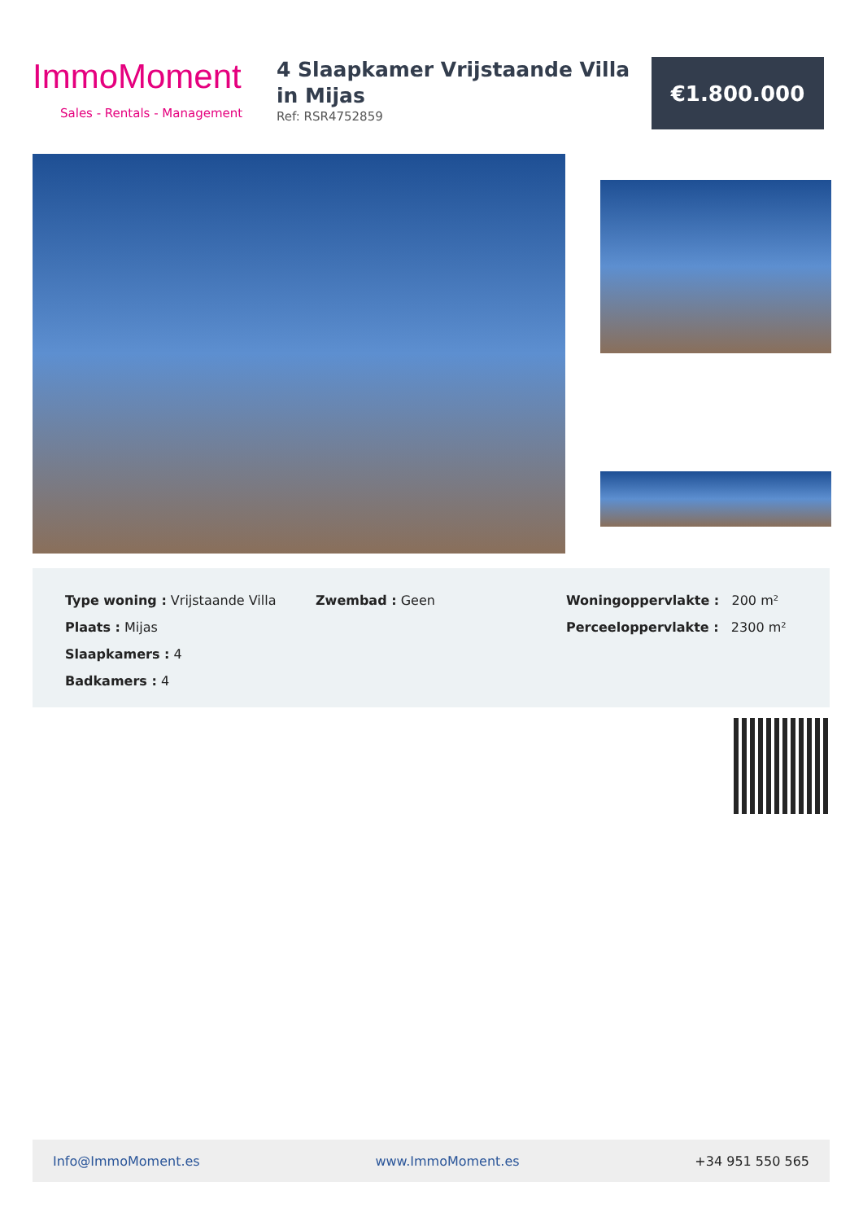ImmoMoment
Sales - Rentals - Management
4 Slaapkamer Vrijstaande Villa in Mijas
Ref: RSR4752859
€1.800.000
Type woning : Vrijstaande Villa
Plaats : Mijas
Slaapkamers : 4
Badkamers : 4
Zwembad : Geen Woningoppervlakte : 200 m²
Perceeloppervlakte : 2300 m²
Info@ImmoMoment.es www.ImmoMoment.es +34 951 550 565